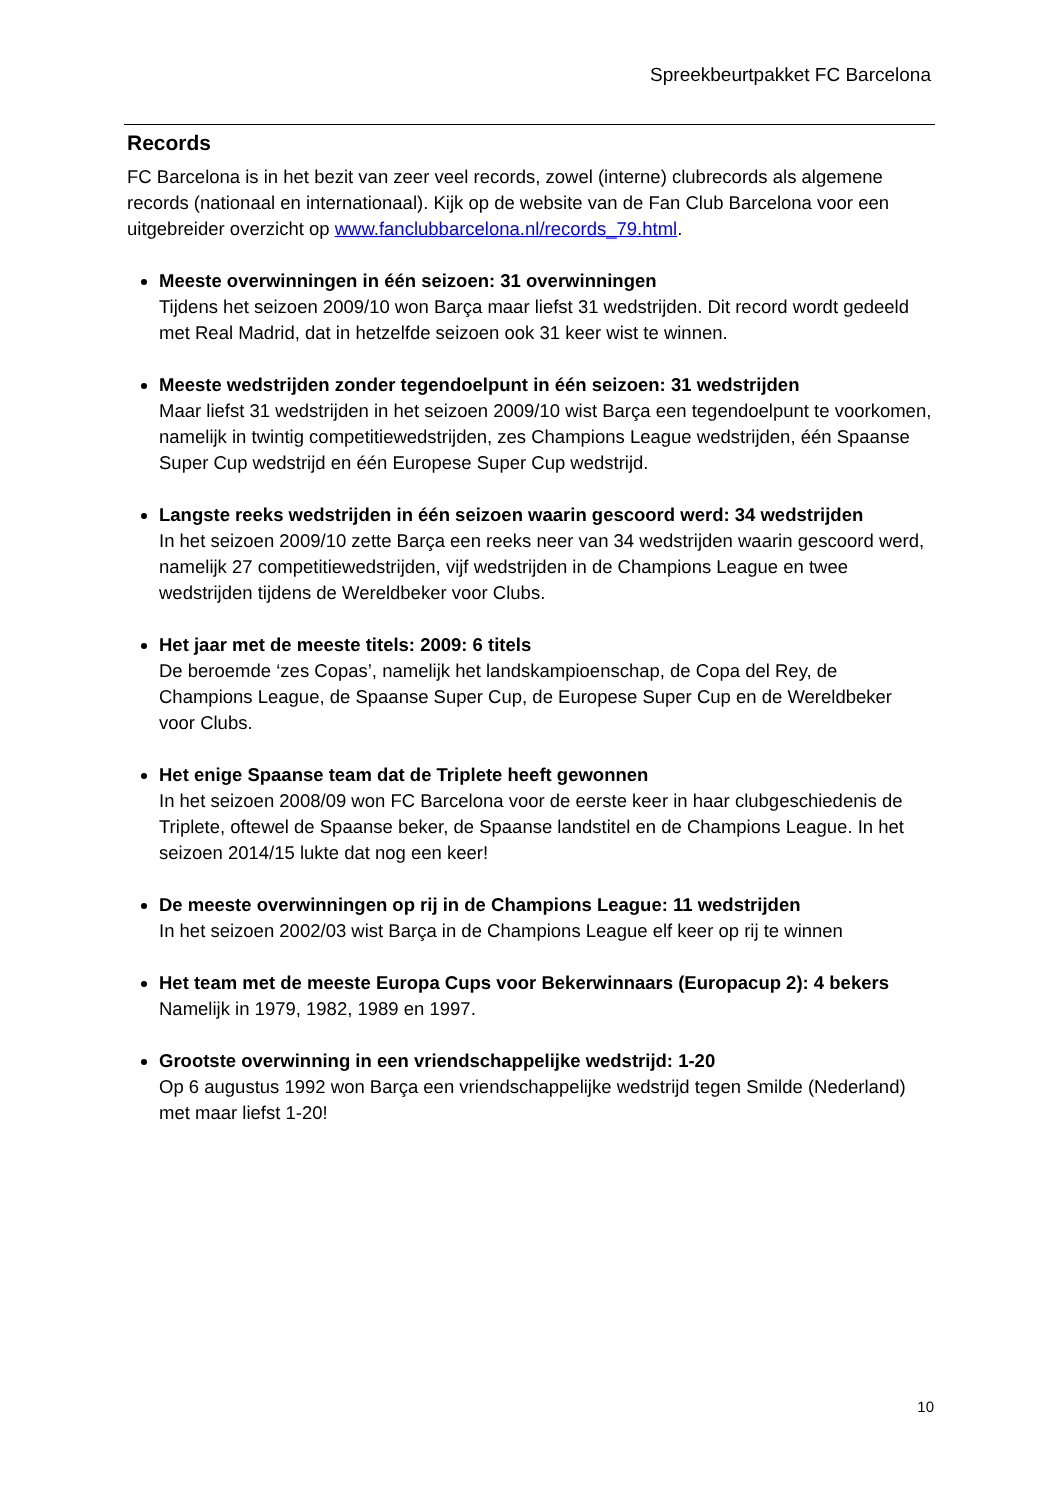Spreekbeurtpakket FC Barcelona
Records
FC Barcelona is in het bezit van zeer veel records, zowel (interne) clubrecords als algemene records (nationaal en internationaal). Kijk op de website van de Fan Club Barcelona voor een uitgebreider overzicht op www.fanclubbarcelona.nl/records_79.html.
Meeste overwinningen in één seizoen: 31 overwinningen
Tijdens het seizoen 2009/10 won Barça maar liefst 31 wedstrijden. Dit record wordt gedeeld met Real Madrid, dat in hetzelfde seizoen ook 31 keer wist te winnen.
Meeste wedstrijden zonder tegendoelpunt in één seizoen: 31 wedstrijden
Maar liefst 31 wedstrijden in het seizoen 2009/10 wist Barça een tegendoelpunt te voorkomen, namelijk in twintig competitiewedstrijden, zes Champions League wedstrijden, één Spaanse Super Cup wedstrijd en één Europese Super Cup wedstrijd.
Langste reeks wedstrijden in één seizoen waarin gescoord werd: 34 wedstrijden
In het seizoen 2009/10 zette Barça een reeks neer van 34 wedstrijden waarin gescoord werd, namelijk 27 competitiewedstrijden, vijf wedstrijden in de Champions League en twee wedstrijden tijdens de Wereldbeker voor Clubs.
Het jaar met de meeste titels: 2009: 6 titels
De beroemde ‘zes Copas’, namelijk het landskampioenschap, de Copa del Rey, de Champions League, de Spaanse Super Cup, de Europese Super Cup en de Wereldbeker voor Clubs.
Het enige Spaanse team dat de Triplete heeft gewonnen
In het seizoen 2008/09 won FC Barcelona voor de eerste keer in haar clubgeschiedenis de Triplete, oftewel de Spaanse beker, de Spaanse landstitel en de Champions League. In het seizoen 2014/15 lukte dat nog een keer!
De meeste overwinningen op rij in de Champions League: 11 wedstrijden
In het seizoen 2002/03 wist Barça in de Champions League elf keer op rij te winnen
Het team met de meeste Europa Cups voor Bekerwinnaars (Europacup 2): 4 bekers
Namelijk in 1979, 1982, 1989 en 1997.
Grootste overwinning in een vriendschappelijke wedstrijd: 1-20
Op 6 augustus 1992 won Barça een vriendschappelijke wedstrijd tegen Smilde (Nederland) met maar liefst 1-20!
10